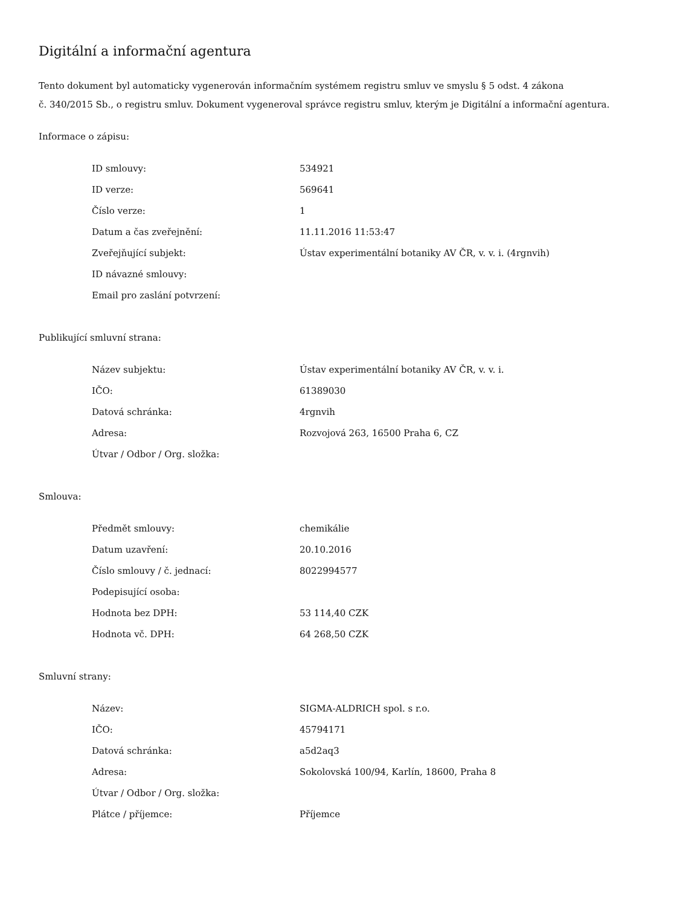Digitální a informační agentura
Tento dokument byl automaticky vygenerován informačním systémem registru smluv ve smyslu § 5 odst. 4 zákona
č. 340/2015 Sb., o registru smluv. Dokument vygeneroval správce registru smluv, kterým je Digitální a informační agentura.
Informace o zápisu:
| ID smlouvy: | 534921 |
| ID verze: | 569641 |
| Číslo verze: | 1 |
| Datum a čas zveřejnění: | 11.11.2016 11:53:47 |
| Zveřejňující subjekt: | Ústav experimentální botaniky AV ČR, v. v. i. (4rgnvih) |
| ID návazné smlouvy: | |
| Email pro zaslání potvrzení: | |
Publikující smluvní strana:
| Název subjektu: | Ústav experimentální botaniky AV ČR, v. v. i. |
| IČO: | 61389030 |
| Datová schránka: | 4rgnvih |
| Adresa: | Rozvojová 263, 16500 Praha 6, CZ |
| Útvar / Odbor / Org. složka: | |
Smlouva:
| Předmět smlouvy: | chemikálie |
| Datum uzavření: | 20.10.2016 |
| Číslo smlouvy / č. jednací: | 8022994577 |
| Podepisující osoba: | |
| Hodnota bez DPH: | 53 114,40 CZK |
| Hodnota vč. DPH: | 64 268,50 CZK |
Smluvní strany:
| Název: | SIGMA-ALDRICH spol. s r.o. |
| IČO: | 45794171 |
| Datová schránka: | a5d2aq3 |
| Adresa: | Sokolovská 100/94, Karlín, 18600, Praha 8 |
| Útvar / Odbor / Org. složka: | |
| Plátce / příjemce: | Příjemce |